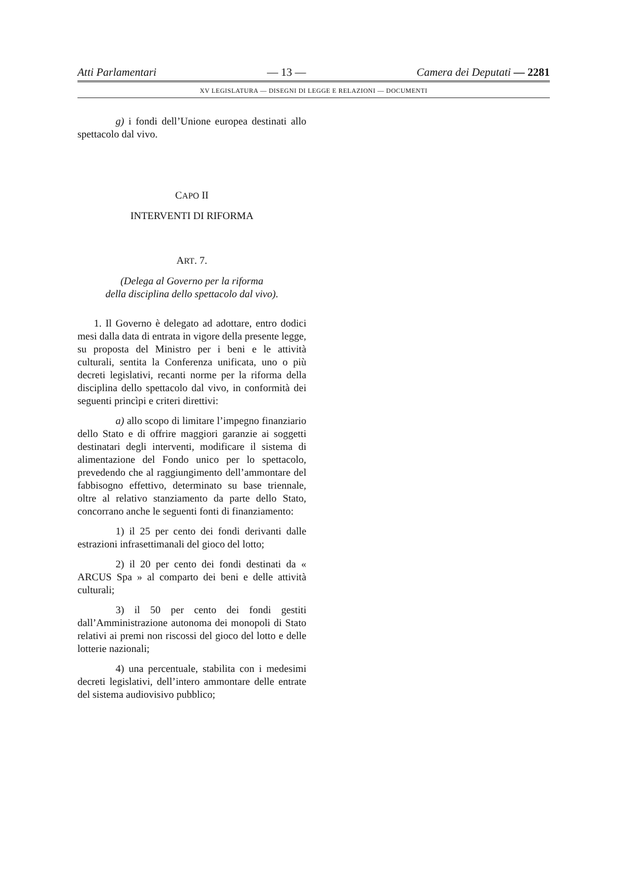Atti Parlamentari — 13 — Camera dei Deputati — 2281
XV LEGISLATURA — DISEGNI DI LEGGE E RELAZIONI — DOCUMENTI
g) i fondi dell’Unione europea destinati allo spettacolo dal vivo.
CAPO II
INTERVENTI DI RIFORMA
ART. 7.
(Delega al Governo per la riforma
della disciplina dello spettacolo dal vivo).
1. Il Governo è delegato ad adottare, entro dodici mesi dalla data di entrata in vigore della presente legge, su proposta del Ministro per i beni e le attività culturali, sentita la Conferenza unificata, uno o più decreti legislativi, recanti norme per la riforma della disciplina dello spettacolo dal vivo, in conformità dei seguenti princìpi e criteri direttivi:
a) allo scopo di limitare l’impegno finanziario dello Stato e di offrire maggiori garanzie ai soggetti destinatari degli interventi, modificare il sistema di alimentazione del Fondo unico per lo spettacolo, prevedendo che al raggiungimento dell’ammontare del fabbisogno effettivo, determinato su base triennale, oltre al relativo stanziamento da parte dello Stato, concorrano anche le seguenti fonti di finanziamento:
1) il 25 per cento dei fondi derivanti dalle estrazioni infrasettimanali del gioco del lotto;
2) il 20 per cento dei fondi destinati da « ARCUS Spa » al comparto dei beni e delle attività culturali;
3) il 50 per cento dei fondi gestiti dall’Amministrazione autonoma dei monopoli di Stato relativi ai premi non riscossi del gioco del lotto e delle lotterie nazionali;
4) una percentuale, stabilita con i medesimi decreti legislativi, dell’intero ammontare delle entrate del sistema audiovisivo pubblico;